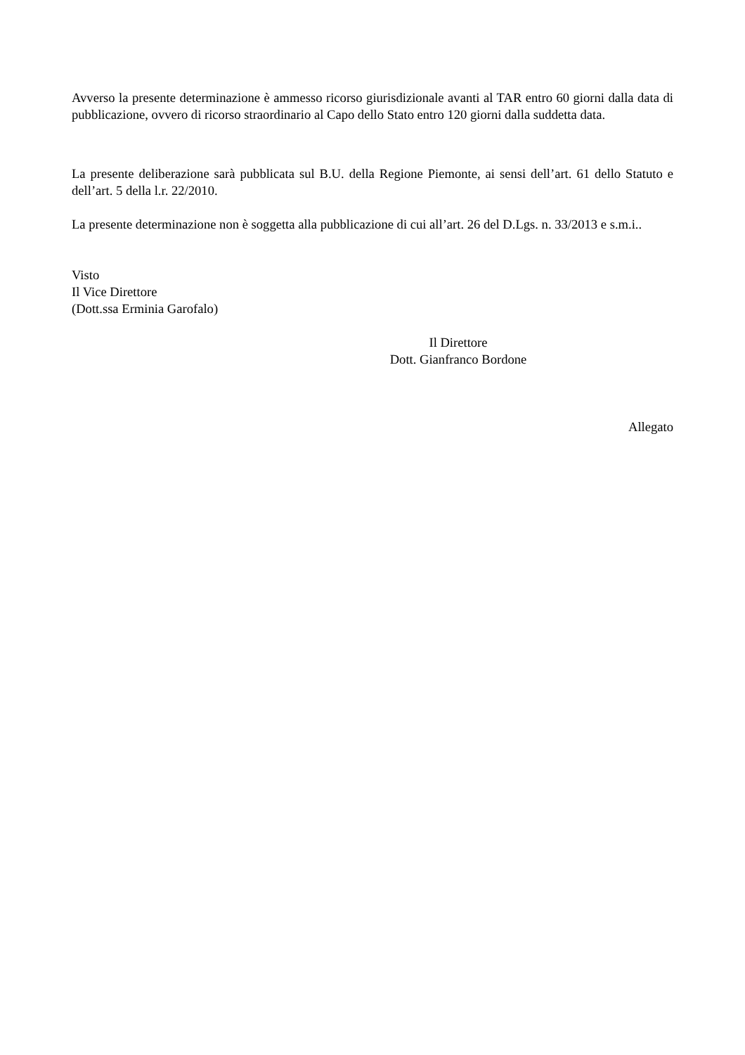Avverso la presente determinazione è ammesso ricorso giurisdizionale avanti al TAR entro 60 giorni dalla data di pubblicazione, ovvero di ricorso straordinario al Capo dello Stato entro 120 giorni dalla suddetta data.
La presente deliberazione sarà pubblicata sul B.U. della Regione Piemonte, ai sensi dell’art. 61 dello Statuto e dell’art. 5 della l.r. 22/2010.
La presente determinazione non è soggetta alla pubblicazione di cui all’art. 26 del D.Lgs. n. 33/2013 e s.m.i..
Visto
Il Vice Direttore
(Dott.ssa Erminia Garofalo)
Il Direttore
Dott. Gianfranco Bordone
Allegato